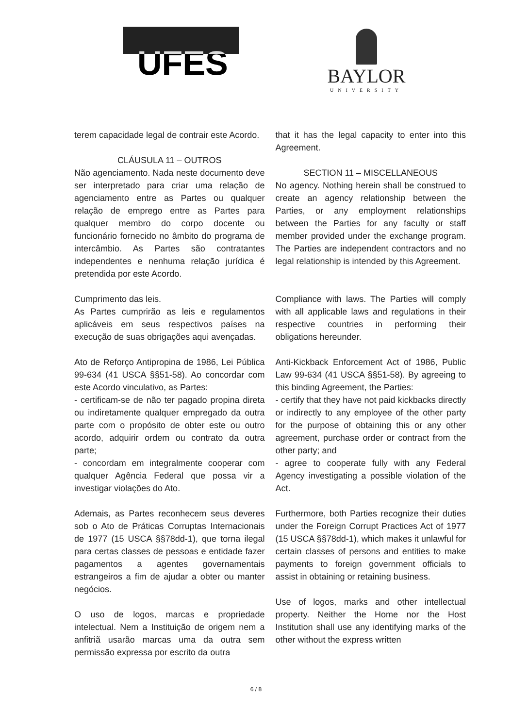UFES
BAYLOR
UNIVERSITY
terem capacidade legal de contrair este Acordo.
CLÁUSULA 11 – OUTROS
Não agenciamento. Nada neste documento deve ser interpretado para criar uma relação de agenciamento entre as Partes ou qualquer relação de emprego entre as Partes para qualquer membro do corpo docente ou funcionário fornecido no âmbito do programa de intercâmbio. As Partes são contratantes independentes e nenhuma relação jurídica é pretendida por este Acordo.
Cumprimento das leis.
As Partes cumprirão as leis e regulamentos aplicáveis em seus respectivos países na execução de suas obrigações aqui avençadas.
Ato de Reforço Antipropina de 1986, Lei Pública 99-634 (41 USCA §§51-58). Ao concordar com este Acordo vinculativo, as Partes:
- certificam-se de não ter pagado propina direta ou indiretamente qualquer empregado da outra parte com o propósito de obter este ou outro acordo, adquirir ordem ou contrato da outra parte;
- concordam em integralmente cooperar com qualquer Agência Federal que possa vir a investigar violações do Ato.
Ademais, as Partes reconhecem seus deveres sob o Ato de Práticas Corruptas Internacionais de 1977 (15 USCA §§78dd-1), que torna ilegal para certas classes de pessoas e entidade fazer pagamentos a agentes governamentais estrangeiros a fim de ajudar a obter ou manter negócios.
O uso de logos, marcas e propriedade intelectual. Nem a Instituição de origem nem a anfitriã usarão marcas uma da outra sem permissão expressa por escrito da outra
that it has the legal capacity to enter into this Agreement.
SECTION 11 – MISCELLANEOUS
No agency. Nothing herein shall be construed to create an agency relationship between the Parties, or any employment relationships between the Parties for any faculty or staff member provided under the exchange program. The Parties are independent contractors and no legal relationship is intended by this Agreement.
Compliance with laws. The Parties will comply with all applicable laws and regulations in their respective countries in performing their obligations hereunder.
Anti-Kickback Enforcement Act of 1986, Public Law 99-634 (41 USCA §§51-58). By agreeing to this binding Agreement, the Parties:
- certify that they have not paid kickbacks directly or indirectly to any employee of the other party for the purpose of obtaining this or any other agreement, purchase order or contract from the other party; and
- agree to cooperate fully with any Federal Agency investigating a possible violation of the Act.
Furthermore, both Parties recognize their duties under the Foreign Corrupt Practices Act of 1977 (15 USCA §§78dd-1), which makes it unlawful for certain classes of persons and entities to make payments to foreign government officials to assist in obtaining or retaining business.
Use of logos, marks and other intellectual property. Neither the Home nor the Host Institution shall use any identifying marks of the other without the express written
6 / 8